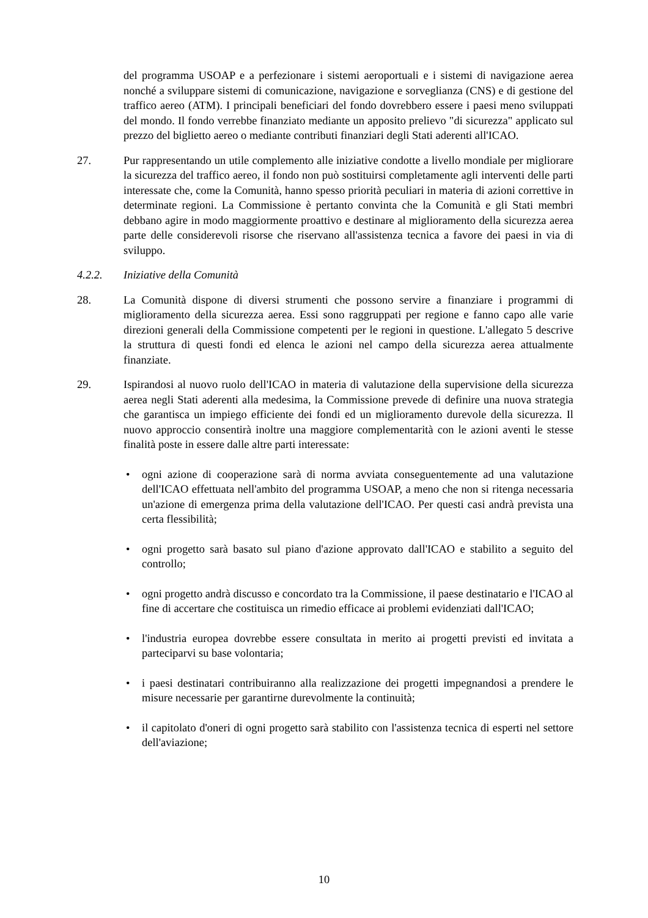del programma USOAP e a perfezionare i sistemi aeroportuali e i sistemi di navigazione aerea nonché a sviluppare sistemi di comunicazione, navigazione e sorveglianza (CNS) e di gestione del traffico aereo (ATM). I principali beneficiari del fondo dovrebbero essere i paesi meno sviluppati del mondo. Il fondo verrebbe finanziato mediante un apposito prelievo "di sicurezza" applicato sul prezzo del biglietto aereo o mediante contributi finanziari degli Stati aderenti all'ICAO.
27. Pur rappresentando un utile complemento alle iniziative condotte a livello mondiale per migliorare la sicurezza del traffico aereo, il fondo non può sostituirsi completamente agli interventi delle parti interessate che, come la Comunità, hanno spesso priorità peculiari in materia di azioni correttive in determinate regioni. La Commissione è pertanto convinta che la Comunità e gli Stati membri debbano agire in modo maggiormente proattivo e destinare al miglioramento della sicurezza aerea parte delle considerevoli risorse che riservano all'assistenza tecnica a favore dei paesi in via di sviluppo.
4.2.2. Iniziative della Comunità
28. La Comunità dispone di diversi strumenti che possono servire a finanziare i programmi di miglioramento della sicurezza aerea. Essi sono raggruppati per regione e fanno capo alle varie direzioni generali della Commissione competenti per le regioni in questione. L'allegato 5 descrive la struttura di questi fondi ed elenca le azioni nel campo della sicurezza aerea attualmente finanziate.
29. Ispirandosi al nuovo ruolo dell'ICAO in materia di valutazione della supervisione della sicurezza aerea negli Stati aderenti alla medesima, la Commissione prevede di definire una nuova strategia che garantisca un impiego efficiente dei fondi ed un miglioramento durevole della sicurezza. Il nuovo approccio consentirà inoltre una maggiore complementarità con le azioni aventi le stesse finalità poste in essere dalle altre parti interessate:
• ogni azione di cooperazione sarà di norma avviata conseguentemente ad una valutazione dell'ICAO effettuata nell'ambito del programma USOAP, a meno che non si ritenga necessaria un'azione di emergenza prima della valutazione dell'ICAO. Per questi casi andrà prevista una certa flessibilità;
• ogni progetto sarà basato sul piano d'azione approvato dall'ICAO e stabilito a seguito del controllo;
• ogni progetto andrà discusso e concordato tra la Commissione, il paese destinatario e l'ICAO al fine di accertare che costituisca un rimedio efficace ai problemi evidenziati dall'ICAO;
• l'industria europea dovrebbe essere consultata in merito ai progetti previsti ed invitata a parteciparvi su base volontaria;
• i paesi destinatari contribuiranno alla realizzazione dei progetti impegnandosi a prendere le misure necessarie per garantirne durevolmente la continuità;
• il capitolato d'oneri di ogni progetto sarà stabilito con l'assistenza tecnica di esperti nel settore dell'aviazione;
10